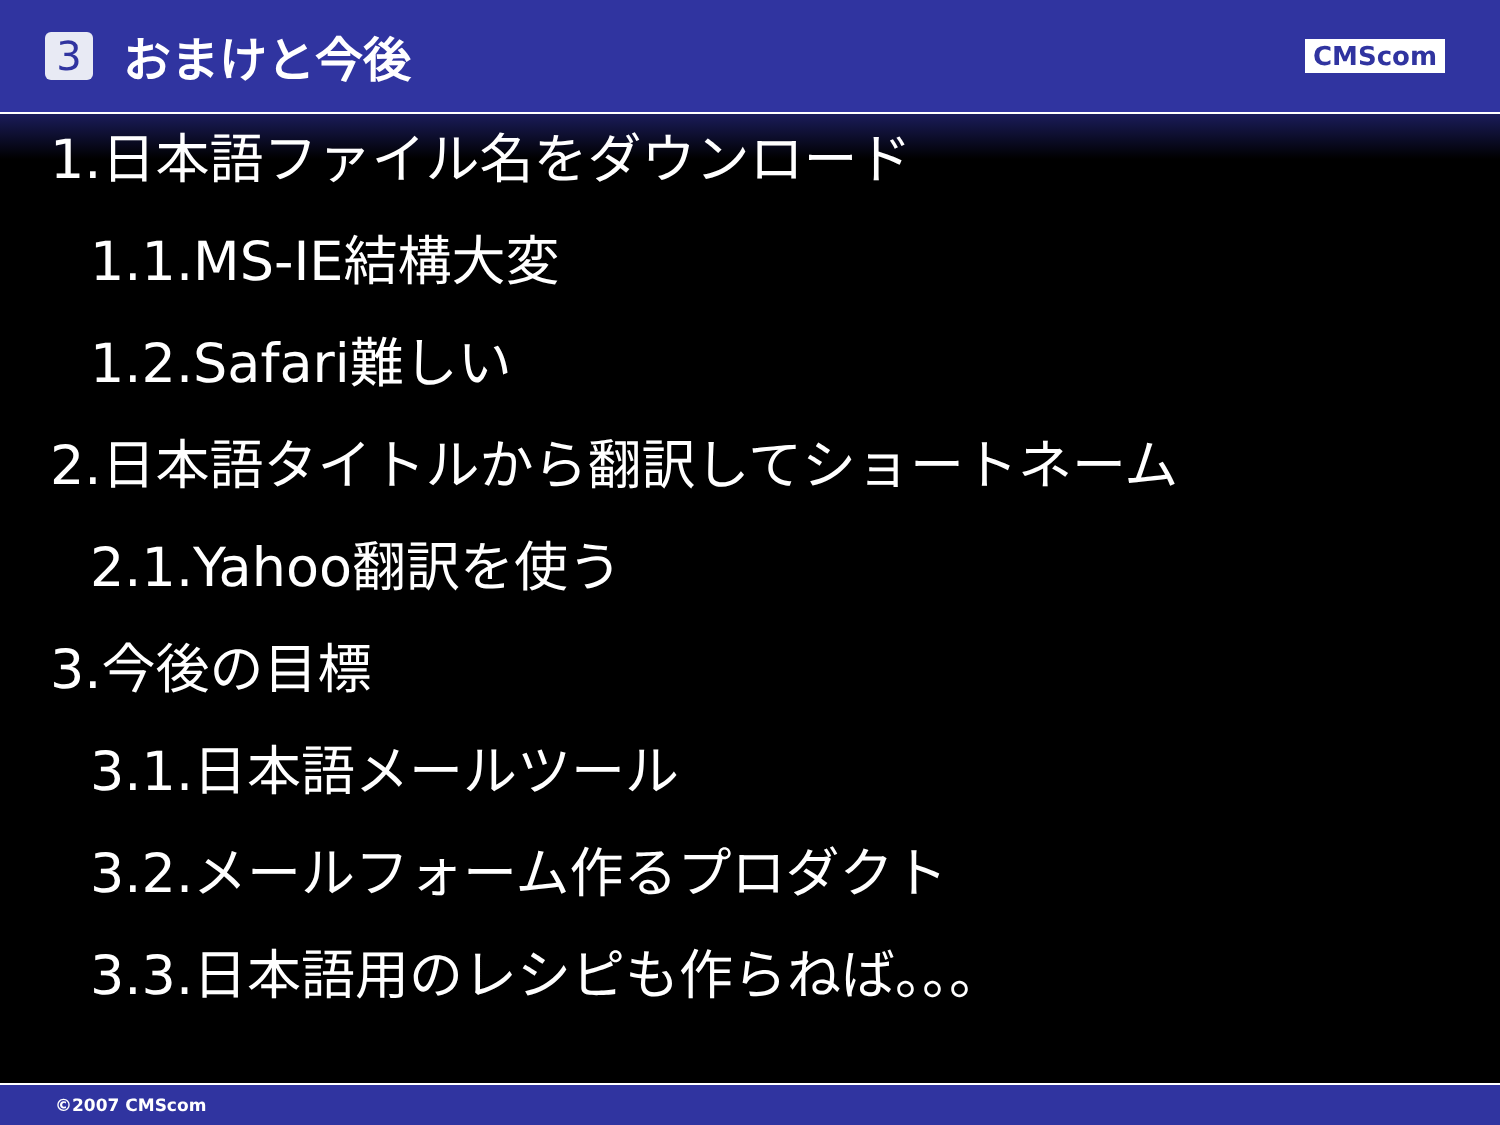3
おまけと今後
CMScom
1.日本語ファイル名をダウンロード
1.1.MS-IE結構大変
1.2.Safari難しい
2.日本語タイトルから翻訳してショートネーム
2.1.Yahoo翻訳を使う
3.今後の目標
3.1.日本語メールツール
3.2.メールフォーム作るプロダクト
3.3.日本語用のレシピも作らねば。。。
©2007 CMScom